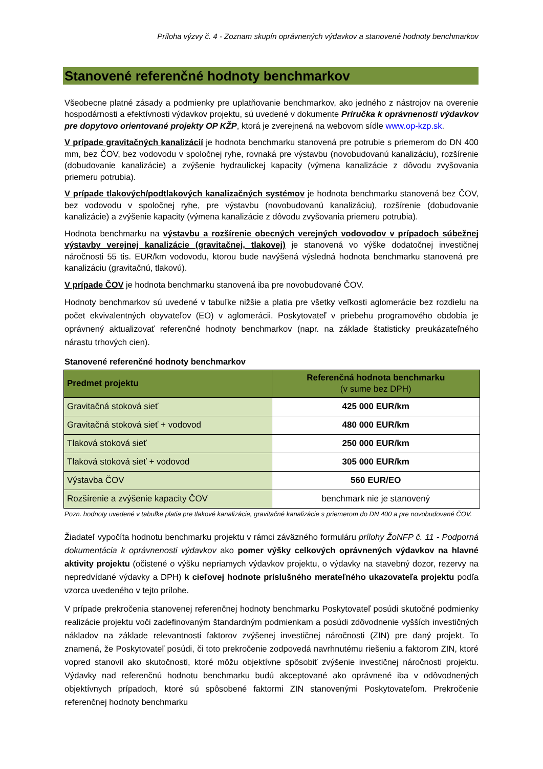Príloha výzvy č. 4 - Zoznam skupín oprávnených výdavkov a stanovené hodnoty benchmarkov
Stanovené referenčné hodnoty benchmarkov
Všeobecne platné zásady a podmienky pre uplatňovanie benchmarkov, ako jedného z nástrojov na overenie hospodárnosti a efektívnosti výdavkov projektu, sú uvedené v dokumente Príručka k oprávnenosti výdavkov pre dopytovo orientované projekty OP KŽP, ktorá je zverejnená na webovom sídle www.op-kzp.sk.
V prípade gravitačných kanalizácií je hodnota benchmarku stanovená pre potrubie s priemerom do DN 400 mm, bez ČOV, bez vodovodu v spoločnej ryhe, rovnaká pre výstavbu (novobudovanú kanalizáciu), rozšírenie (dobudovanie kanalizácie) a zvýšenie hydraulickej kapacity (výmena kanalizácie z dôvodu zvyšovania priemeru potrubia).
V prípade tlakových/podtlakových kanalizačných systémov je hodnota benchmarku stanovená bez ČOV, bez vodovodu v spoločnej ryhe, pre výstavbu (novobudovanú kanalizáciu), rozšírenie (dobudovanie kanalizácie) a zvýšenie kapacity (výmena kanalizácie z dôvodu zvyšovania priemeru potrubia).
Hodnota benchmarku na výstavbu a rozšírenie obecných verejných vodovodov v prípadoch súbežnej výstavby verejnej kanalizácie (gravitačnej, tlakovej) je stanovená vo výške dodatočnej investičnej náročnosti 55 tis. EUR/km vodovodu, ktorou bude navýšená výsledná hodnota benchmarku stanovená pre kanalizáciu (gravitačnú, tlakovú).
V prípade ČOV je hodnota benchmarku stanovená iba pre novobudované ČOV.
Hodnoty benchmarkov sú uvedené v tabuľke nižšie a platia pre všetky veľkosti aglomerácie bez rozdielu na počet ekvivalentných obyvateľov (EO) v aglomerácii. Poskytovateľ v priebehu programového obdobia je oprávnený aktualizovať referenčné hodnoty benchmarkov (napr. na základe štatisticky preukázateľného nárastu trhových cien).
Stanovené referenčné hodnoty benchmarkov
| Predmet projektu | Referenčná hodnota benchmarku (v sume bez DPH) |
| --- | --- |
| Gravitačná stoková sieť | 425 000 EUR/km |
| Gravitačná stoková sieť + vodovod | 480 000 EUR/km |
| Tlaková stoková sieť | 250 000 EUR/km |
| Tlaková stoková sieť + vodovod | 305 000 EUR/km |
| Výstavba ČOV | 560 EUR/EO |
| Rozšírenie a zvýšenie kapacity ČOV | benchmark nie je stanovený |
Pozn. hodnoty uvedené v tabuľke platia pre tlakové kanalizácie, gravitačné kanalizácie s priemerom do DN 400 a pre novobudované ČOV.
Žiadateľ vypočíta hodnotu benchmarku projektu v rámci záväzného formuláru prílohy ŽoNFP č. 11 - Podporná dokumentácia k oprávnenosti výdavkov ako pomer výšky celkových oprávnených výdavkov na hlavné aktivity projektu (očistené o výšku nepriamych výdavkov projektu, o výdavky na stavebný dozor, rezervy na nepredvídané výdavky a DPH) k cieľovej hodnote príslušného merateľného ukazovateľa projektu podľa vzorca uvedeného v tejto prílohe.
V prípade prekročenia stanovenej referenčnej hodnoty benchmarku Poskytovateľ posúdi skutočné podmienky realizácie projektu voči zadefinovaným štandardným podmienkam a posúdi zdôvodnenie vyšších investičných nákladov na základe relevantnosti faktorov zvýšenej investičnej náročnosti (ZIN) pre daný projekt. To znamená, že Poskytovateľ posúdi, či toto prekročenie zodpovedá navrhnutému riešeniu a faktorom ZIN, ktoré vopred stanovil ako skutočnosti, ktoré môžu objektívne spôsobiť zvýšenie investičnej náročnosti projektu. Výdavky nad referenčnú hodnotu benchmarku budú akceptované ako oprávnené iba v odôvodnených objektívnych prípadoch, ktoré sú spôsobené faktormi ZIN stanovenými Poskytovateľom. Prekročenie referenčnej hodnoty benchmarku